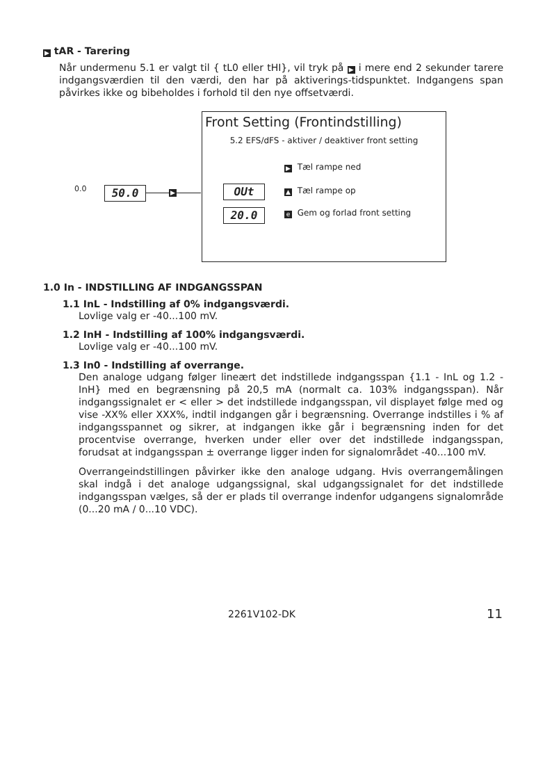▶ tAR - Tarering
Når undermenu 5.1 er valgt til { tL0 eller tHI}, vil tryk på ▶ i mere end 2 sekunder tarere indgangsværdien til den værdi, den har på aktiverings-tidspunktet. Indgangens span påvirkes ikke og bibeholdes i forhold til den nye offsetværdi.
0.0 50.0 ▶
Front Setting (Frontindstilling)
5.2 EFS/dFS - aktiver / deaktiver front setting
OUt
20.0
▶ Tæl rampe ned
▲ Tæl rampe op
e Gem og forlad front setting
1.0 In - INDSTILLING AF INDGANGSSPAN
1.1 InL - Indstilling af 0% indgangsværdi.
Lovlige valg er -40...100 mV.
1.2 InH - Indstilling af 100% indgangsværdi.
Lovlige valg er -40...100 mV.
1.3 In0 - Indstilling af overrange.
Den analoge udgang følger lineært det indstillede indgangsspan {1.1 - InL og 1.2 - InH} med en begrænsning på 20,5 mA (normalt ca. 103% indgangsspan). Når indgangssignalet er < eller > det indstillede indgangsspan, vil displayet følge med og vise -XX% eller XXX%, indtil indgangen går i begrænsning. Overrange indstilles i % af indgangsspannet og sikrer, at indgangen ikke går i begrænsning inden for det procentvise overrange, hverken under eller over det indstillede indgangsspan, forudsat at indgangsspan ± overrange ligger inden for signalområdet -40...100 mV.
Overrangeindstillingen påvirker ikke den analoge udgang. Hvis overrangemålingen skal indgå i det analoge udgangssignal, skal udgangssignalet for det indstillede indgangsspan vælges, så der er plads til overrange indenfor udgangens signalområde (0...20 mA / 0...10 VDC).
2261V102-DK 11